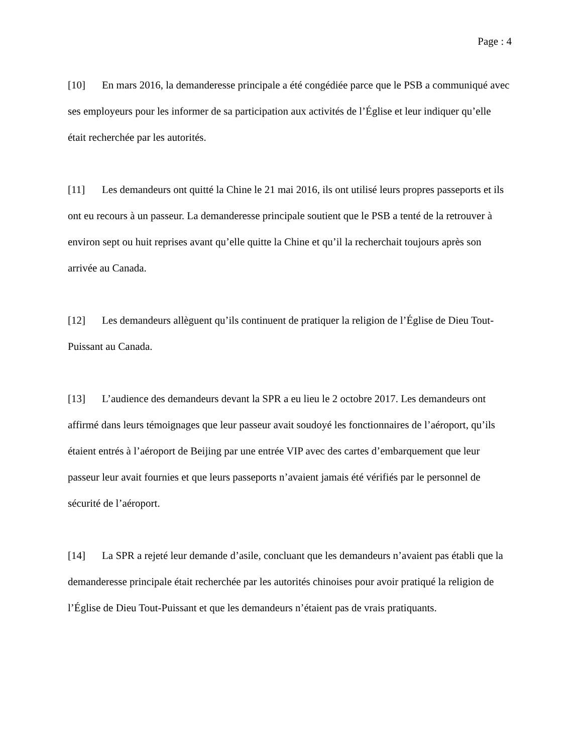Page : 4
[10] En mars 2016, la demanderesse principale a été congédiée parce que le PSB a communiqué avec ses employeurs pour les informer de sa participation aux activités de l’Église et leur indiquer qu’elle était recherchée par les autorités.
[11] Les demandeurs ont quitté la Chine le 21 mai 2016, ils ont utilisé leurs propres passeports et ils ont eu recours à un passeur. La demanderesse principale soutient que le PSB a tenté de la retrouver à environ sept ou huit reprises avant qu’elle quitte la Chine et qu’il la recherchait toujours après son arrivée au Canada.
[12] Les demandeurs allèguent qu’ils continuent de pratiquer la religion de l’Église de Dieu Tout-Puissant au Canada.
[13] L’audience des demandeurs devant la SPR a eu lieu le 2 octobre 2017. Les demandeurs ont affirmé dans leurs témoignages que leur passeur avait soudoyé les fonctionnaires de l’aéroport, qu’ils étaient entrés à l’aéroport de Beijing par une entrée VIP avec des cartes d’embarquement que leur passeur leur avait fournies et que leurs passeports n’avaient jamais été vérifiés par le personnel de sécurité de l’aéroport.
[14] La SPR a rejeté leur demande d’asile, concluant que les demandeurs n’avaient pas établi que la demanderesse principale était recherchée par les autorités chinoises pour avoir pratiqué la religion de l’Église de Dieu Tout-Puissant et que les demandeurs n’étaient pas de vrais pratiquants.